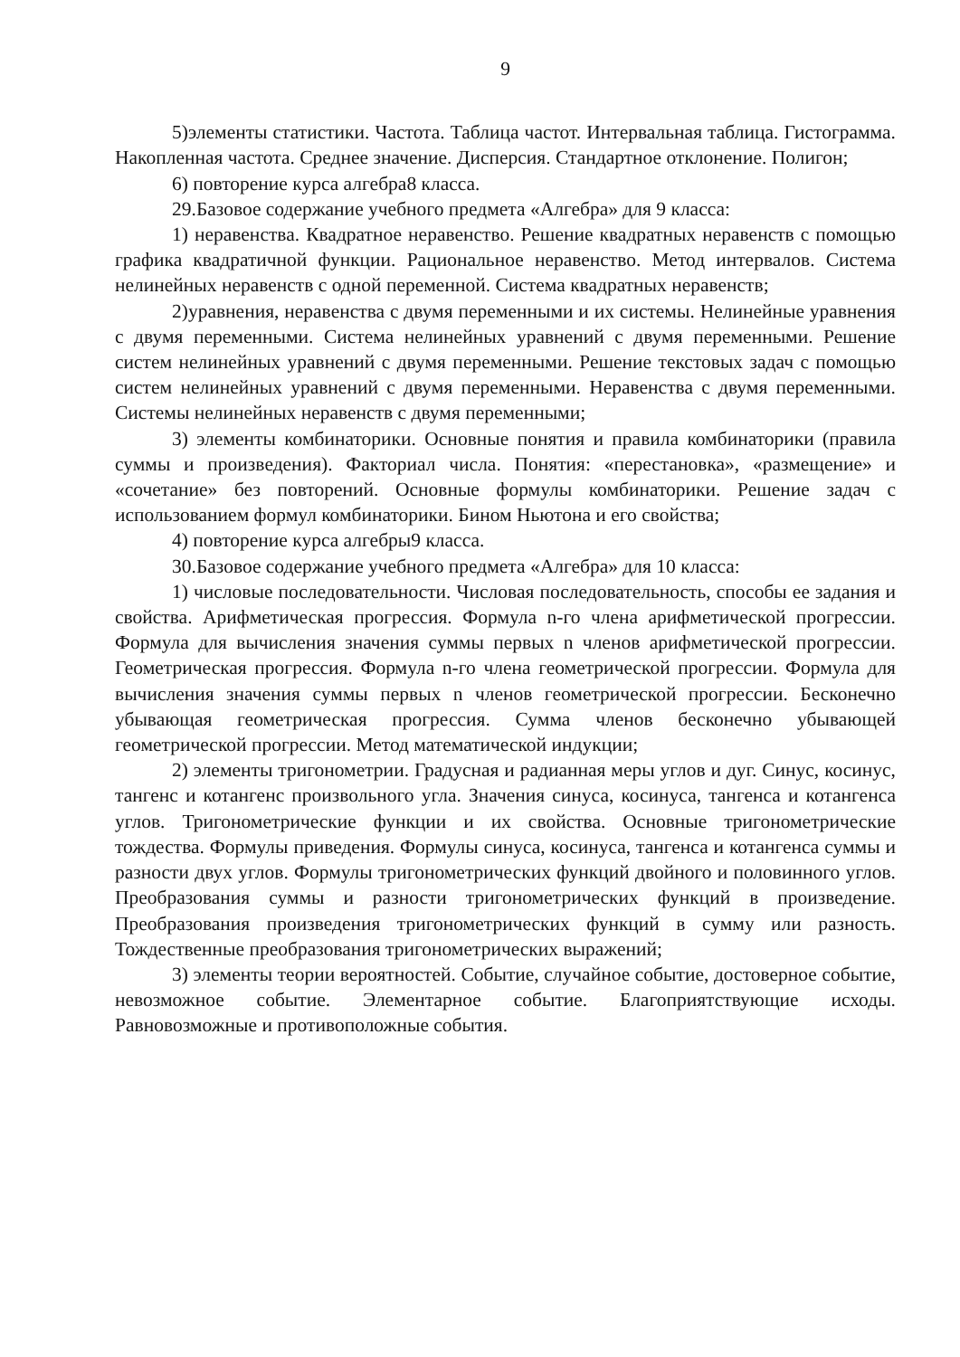9
5)элементы статистики. Частота. Таблица частот. Интервальная таблица. Гистограмма. Накопленная частота. Среднее значение. Дисперсия. Стандартное отклонение. Полигон;
6) повторение курса алгебра8 класса.
29.Базовое содержание учебного предмета «Алгебра» для 9 класса:
1) неравенства. Квадратное неравенство. Решение квадратных неравенств с помощью графика квадратичной функции. Рациональное неравенство. Метод интервалов. Система нелинейных неравенств с одной переменной. Система квадратных неравенств;
2)уравнения, неравенства с двумя переменными и их системы. Нелинейные уравнения с двумя переменными. Система нелинейных уравнений с двумя переменными. Решение систем нелинейных уравнений с двумя переменными. Решение текстовых задач с помощью систем нелинейных уравнений с двумя переменными. Неравенства с двумя переменными. Системы нелинейных неравенств с двумя переменными;
3) элементы комбинаторики. Основные понятия и правила комбинаторики (правила суммы и произведения). Факториал числа. Понятия: «перестановка», «размещение» и «сочетание» без повторений. Основные формулы комбинаторики. Решение задач с использованием формул комбинаторики. Бином Ньютона и его свойства;
4) повторение курса алгебры9 класса.
30.Базовое содержание учебного предмета «Алгебра» для 10 класса:
1) числовые последовательности. Числовая последовательность, способы ее задания и свойства. Арифметическая прогрессия. Формула n-го члена арифметической прогрессии. Формула для вычисления значения суммы первых n членов арифметической прогрессии. Геометрическая прогрессия. Формула n-го члена геометрической прогрессии. Формула для вычисления значения суммы первых n членов геометрической прогрессии. Бесконечно убывающая геометрическая прогрессия. Сумма членов бесконечно убывающей геометрической прогрессии. Метод математической индукции;
2) элементы тригонометрии. Градусная и радианная меры углов и дуг. Синус, косинус, тангенс и котангенс произвольного угла. Значения синуса, косинуса, тангенса и котангенса углов. Тригонометрические функции и их свойства. Основные тригонометрические тождества. Формулы приведения. Формулы синуса, косинуса, тангенса и котангенса суммы и разности двух углов. Формулы тригонометрических функций двойного и половинного углов. Преобразования суммы и разности тригонометрических функций в произведение. Преобразования произведения тригонометрических функций в сумму или разность. Тождественные преобразования тригонометрических выражений;
3) элементы теории вероятностей. Событие, случайное событие, достоверное событие, невозможное событие. Элементарное событие. Благоприятствующие исходы. Равновозможные и противоположные события.